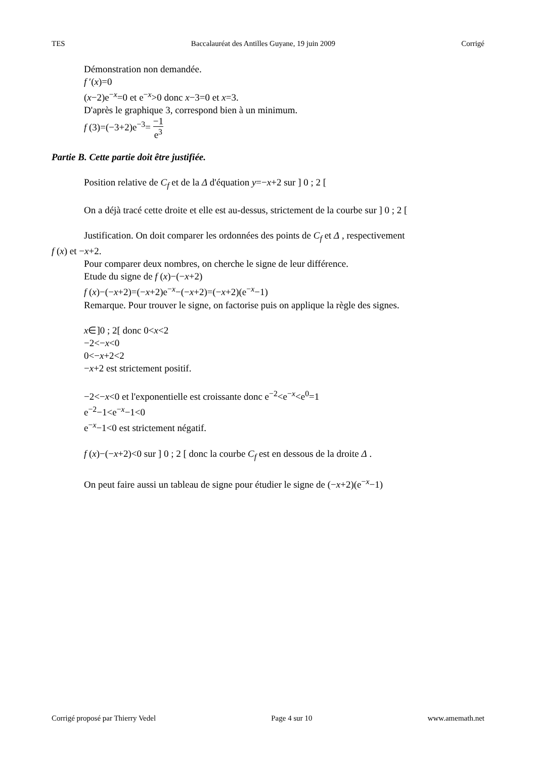TES Baccalauréat des Antilles Guyane, 19 juin 2009 Corrigé
Démonstration non demandée.
f ′(x)=0
(x−2)e<sup>−x</sup>=0 et e<sup>−x</sup>>0 donc x−3=0 et x=3.
D'après le graphique 3, correspond bien à un minimum.
f (3)=(−3+2)e<sup>−3</sup>= −1 e<sup>3</sup>
Partie B. Cette partie doit être justifiée.
Position relative de C<sub>f</sub> et de la Δ d'équation y=−x+2 sur ] 0 ; 2 [
On a déjà tracé cette droite et elle est au-dessus, strictement de la courbe sur ] 0 ; 2 [
Justification. On doit comparer les ordonnées des points de C<sub>f</sub> et Δ , respectivement
f (x) et −x+2.
Pour comparer deux nombres, on cherche le signe de leur différence.
Etude du signe de f (x)−(−x+2)
f (x)−(−x+2)=(−x+2)e<sup>−x</sup>−(−x+2)=(−x+2)(e<sup>−x</sup>−1)
Remarque. Pour trouver le signe, on factorise puis on applique la règle des signes.
x∈]0 ; 2[ donc 0<x<2
−2<−x<0
0<−x+2<2
−x+2 est strictement positif.
−2<−x<0 et l'exponentielle est croissante donc e<sup>−2</sup><e<sup>−x</sup><e<sup>0</sup>=1
e<sup>−2</sup>−1<e<sup>−x</sup>−1<0
e<sup>−x</sup>−1<0 est strictement négatif.
f (x)−(−x+2)<0 sur ] 0 ; 2 [ donc la courbe C<sub>f</sub> est en dessous de la droite Δ .
On peut faire aussi un tableau de signe pour étudier le signe de (−x+2)(e<sup>−x</sup>−1)
Corrigé proposé par Thierry Vedel Page 4 sur 10 www.amemath.net